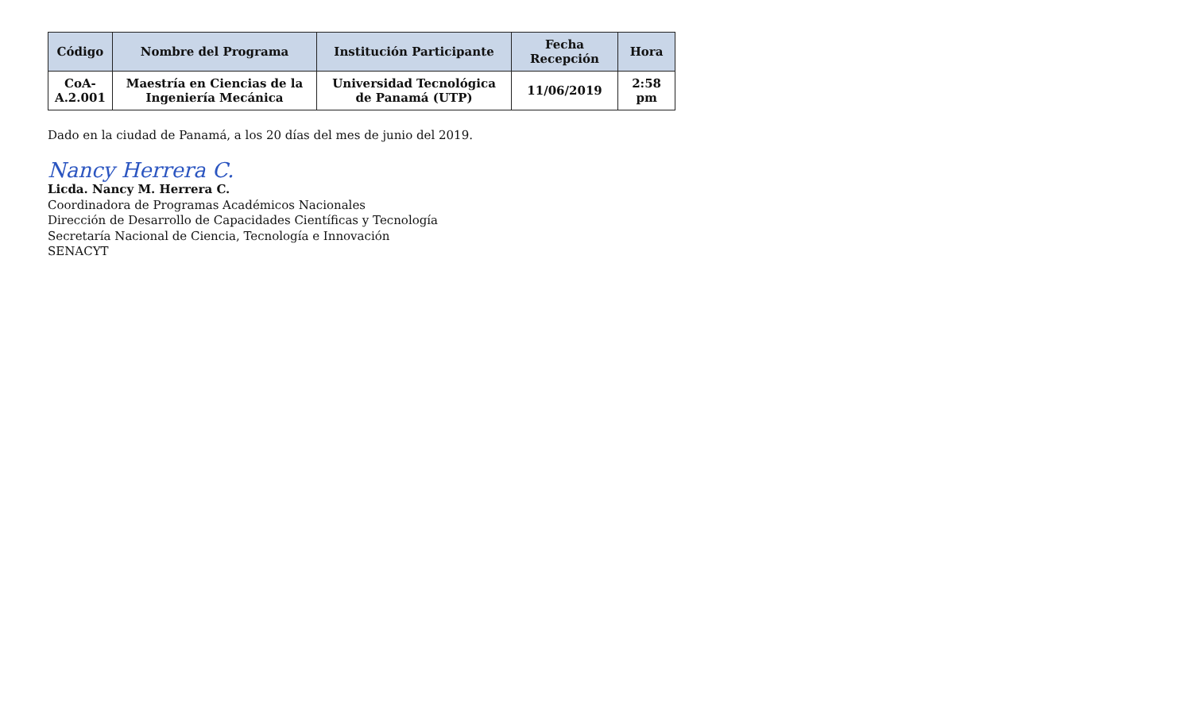| Código | Nombre del Programa | Institución Participante | Fecha Recepción | Hora |
| --- | --- | --- | --- | --- |
| CoA- A.2.001 | Maestría en Ciencias de la Ingeniería Mecánica | Universidad Tecnológica de Panamá (UTP) | 11/06/2019 | 2:58 pm |
Dado en la ciudad de Panamá, a los 20 días del mes de junio del 2019.
Nancy Herrera C.
Licda. Nancy M. Herrera C.
Coordinadora de Programas Académicos Nacionales
Dirección de Desarrollo de Capacidades Científicas y Tecnología
Secretaría Nacional de Ciencia, Tecnología e Innovación
SENACYT